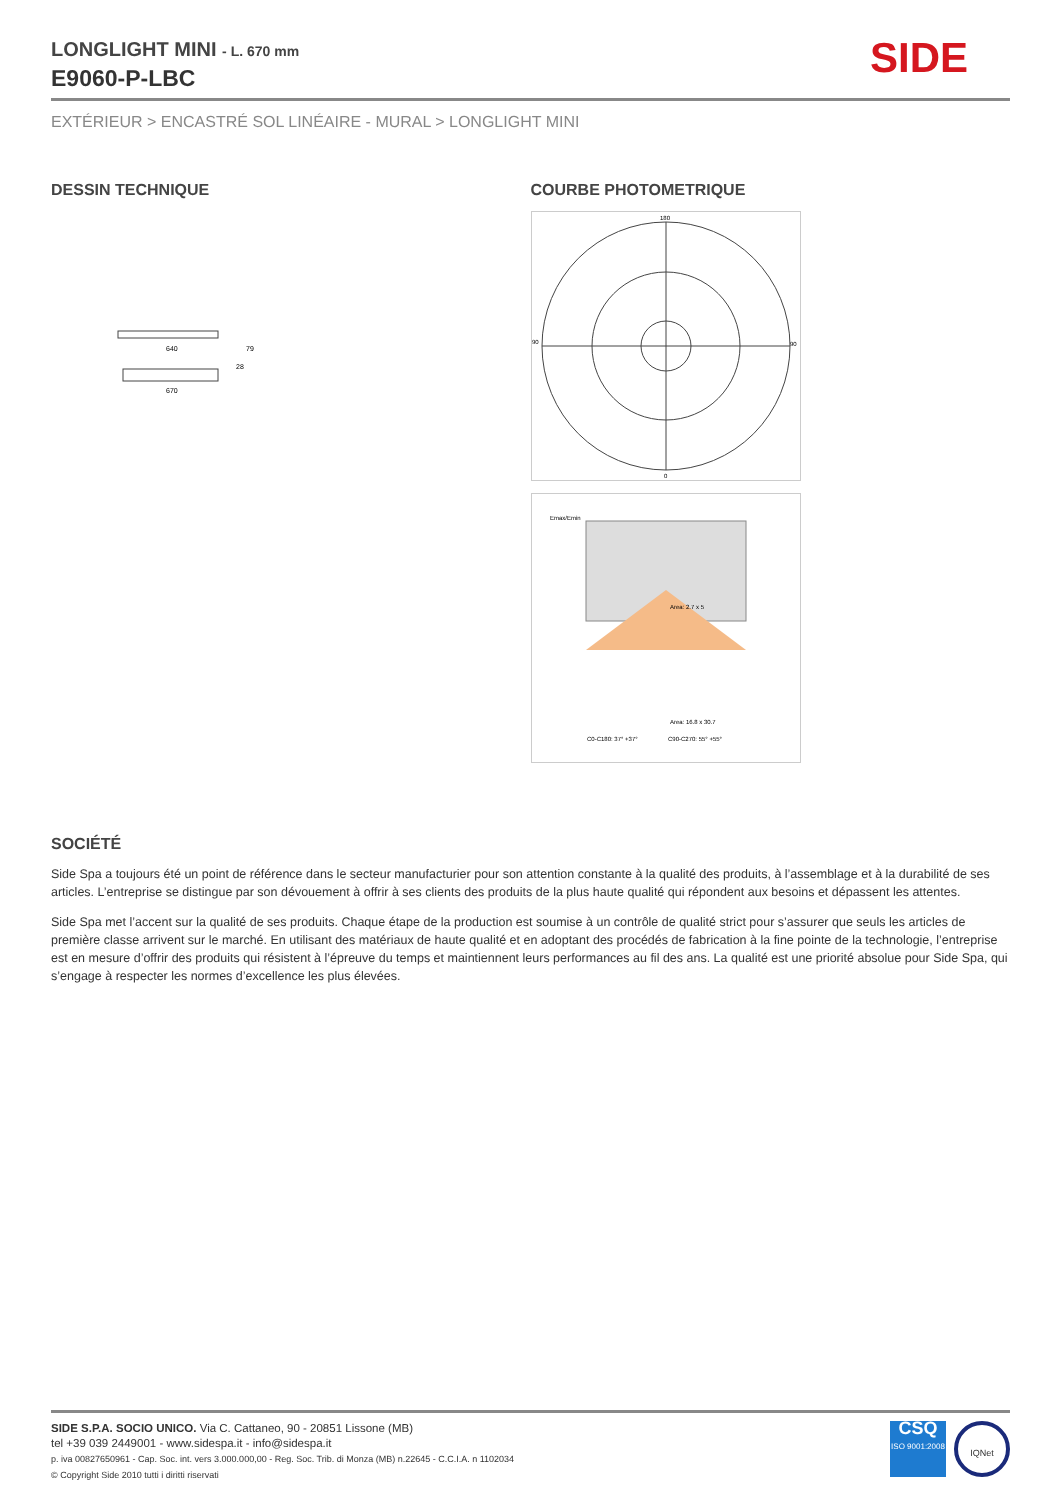LONGLIGHT MINI - L. 670 mm
E9060-P-LBC
SIDE
EXTÉRIEUR > ENCASTRÉ SOL LINÉAIRE - MURAL > LONGLIGHT MINI
DESSIN TECHNIQUE
640
670
79
28
COURBE PHOTOMETRIQUE
180
0
90
90
Emax/Emin
Area: 2.7 x 5
Area: 16.8 x 30.7
C0-C180: 37° +37°
C90-C270: 55° +55°
SOCIÉTÉ
Side Spa a toujours été un point de référence dans le secteur manufacturier pour son attention constante à la qualité des produits, à l’assemblage et à la durabilité de ses articles. L’entreprise se distingue par son dévouement à offrir à ses clients des produits de la plus haute qualité qui répondent aux besoins et dépassent les attentes.
Side Spa met l’accent sur la qualité de ses produits. Chaque étape de la production est soumise à un contrôle de qualité strict pour s’assurer que seuls les articles de première classe arrivent sur le marché. En utilisant des matériaux de haute qualité et en adoptant des procédés de fabrication à la fine pointe de la technologie, l’entreprise est en mesure d’offrir des produits qui résistent à l’épreuve du temps et maintiennent leurs performances au fil des ans. La qualité est une priorité absolue pour Side Spa, qui s’engage à respecter les normes d’excellence les plus élevées.
SIDE S.P.A. SOCIO UNICO. Via C. Cattaneo, 90 - 20851 Lissone (MB)
tel +39 039 2449001 - www.sidespa.it - info@sidespa.it
p. iva 00827650961 - Cap. Soc. int. vers 3.000.000,00 - Reg. Soc. Trib. di Monza (MB) n.22645 - C.C.I.A. n 1102034
© Copyright Side 2010 tutti i diritti riservati
CSQ
ISO 9001:2008
IQNet